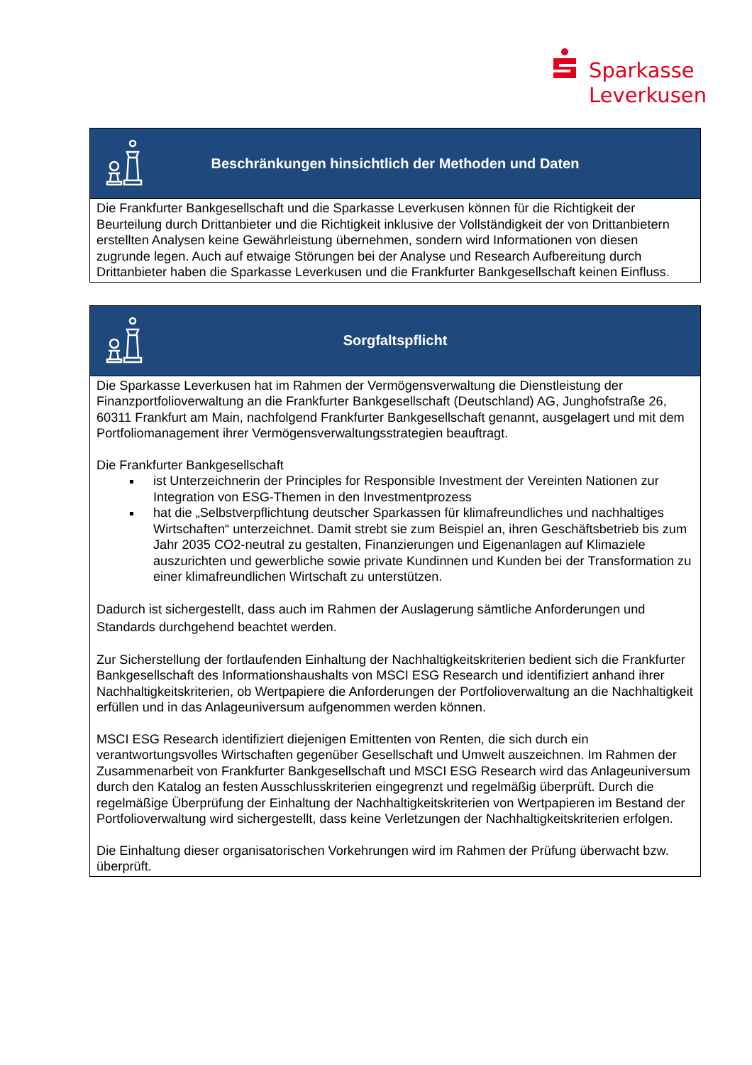Sparkasse
Leverkusen
| Beschränkungen hinsichtlich der Methoden und Daten |
| --- |
| Die Frankfurter Bankgesellschaft und die Sparkasse Leverkusen können für die Richtigkeit der Beurteilung durch Drittanbieter und die Richtigkeit inklusive der Vollständigkeit der von Drittanbietern erstellten Analysen keine Gewährleistung übernehmen, sondern wird Informationen von diesen zugrunde legen. Auch auf etwaige Störungen bei der Analyse und Research Aufbereitung durch Drittanbieter haben die Sparkasse Leverkusen und die Frankfurter Bankgesellschaft keinen Einfluss. |
| Sorgfaltspflicht |
| --- |
| Die Sparkasse Leverkusen hat im Rahmen der Vermögensverwaltung die Dienstleistung der Finanzportfolioverwaltung an die Frankfurter Bankgesellschaft (Deutschland) AG, Junghofstraße 26, 60311 Frankfurt am Main, nachfolgend Frankfurter Bankgesellschaft genannt, ausgelagert und mit dem Portfoliomanagement ihrer Vermögensverwaltungsstrategien beauftragt. Die Frankfurter Bankgesellschaft ist Unterzeichnerin der Principles for Responsible Investment der Vereinten Nationen zur Integration von ESG-Themen in den Investmentprozess hat die „Selbstverpflichtung deutscher Sparkassen für klimafreundliches und nachhaltiges Wirtschaften“ unterzeichnet. Damit strebt sie zum Beispiel an, ihren Geschäftsbetrieb bis zum Jahr 2035 CO2-neutral zu gestalten, Finanzierungen und Eigenanlagen auf Klimaziele auszurichten und gewerbliche sowie private Kundinnen und Kunden bei der Transformation zu einer klimafreundlichen Wirtschaft zu unterstützen. Dadurch ist sichergestellt, dass auch im Rahmen der Auslagerung sämtliche Anforderungen und Standards durchgehend beachtet werden. Zur Sicherstellung der fortlaufenden Einhaltung der Nachhaltigkeitskriterien bedient sich die Frankfurter Bankgesellschaft des Informationshaushalts von MSCI ESG Research und identifiziert anhand ihrer Nachhaltigkeitskriterien, ob Wertpapiere die Anforderungen der Portfolioverwaltung an die Nachhaltigkeit erfüllen und in das Anlageuniversum aufgenommen werden können. MSCI ESG Research identifiziert diejenigen Emittenten von Renten, die sich durch ein verantwortungsvolles Wirtschaften gegenüber Gesellschaft und Umwelt auszeichnen. Im Rahmen der Zusammenarbeit von Frankfurter Bankgesellschaft und MSCI ESG Research wird das Anlageuniversum durch den Katalog an festen Ausschlusskriterien eingegrenzt und regelmäßig überprüft. Durch die regelmäßige Überprüfung der Einhaltung der Nachhaltigkeitskriterien von Wertpapieren im Bestand der Portfolioverwaltung wird sichergestellt, dass keine Verletzungen der Nachhaltigkeitskriterien erfolgen. Die Einhaltung dieser organisatorischen Vorkehrungen wird im Rahmen der Prüfung überwacht bzw. überprüft. |